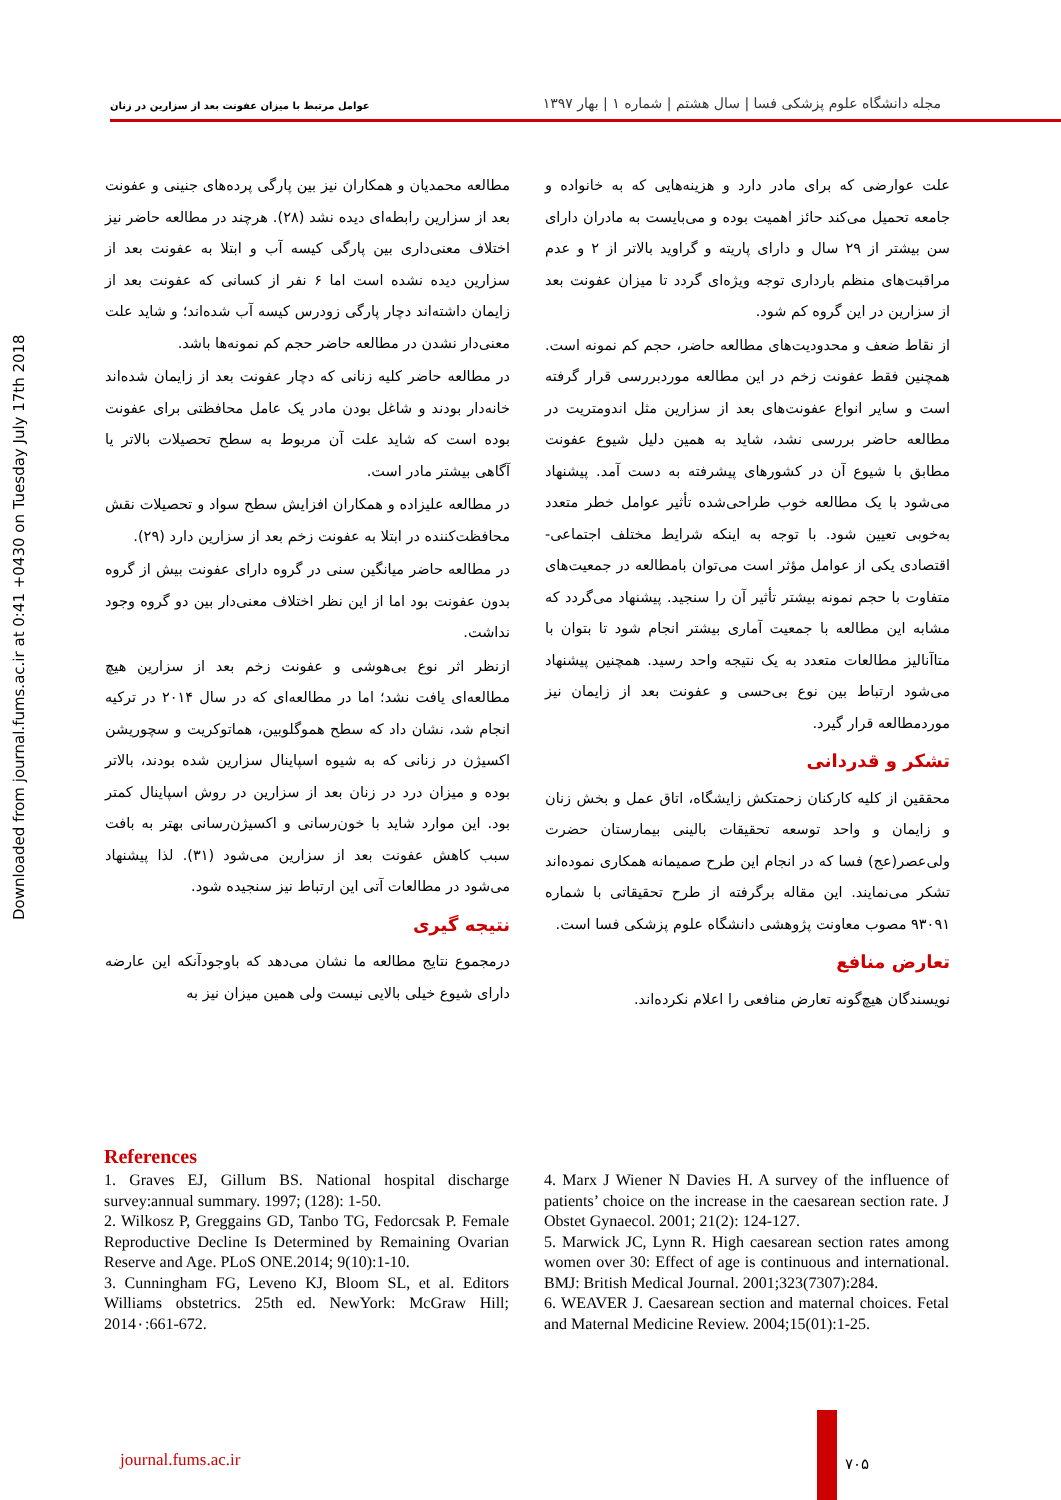عوامل مرتبط با میزان عفونت بعد از سزارین در زنان
مجله دانشگاه علوم پزشکی فسا | سال هشتم | شماره ۱ | بهار ۱۳۹۷
Downloaded from journal.fums.ac.ir at 0:41 +0430 on Tuesday July 17th 2018
مطالعه محمدیان و همکاران نیز بین پارگی پرده‌های جنینی و عفونت بعد از سزارین رابطه‌ای دیده نشد (۲۸). هرچند در مطالعه حاضر نیز اختلاف معنی‌داری بین پارگی کیسه آب و ابتلا به عفونت بعد از سزارین دیده نشده است اما ۶ نفر از کسانی که عفونت بعد از زایمان داشته‌اند دچار پارگی زودرس کیسه آب شده‌اند؛ و شاید علت معنی‌دار نشدن در مطالعه حاضر حجم کم نمونه‌ها باشد.
در مطالعه حاضر کلیه زنانی که دچار عفونت بعد از زایمان شده‌اند خانه‌دار بودند و شاغل بودن مادر یک عامل محافظتی برای عفونت بوده است که شاید علت آن مربوط به سطح تحصیلات بالاتر یا آگاهی بیشتر مادر است.
در مطالعه علیزاده و همکاران افزایش سطح سواد و تحصیلات نقش محافظت‌کننده در ابتلا به عفونت زخم بعد از سزارین دارد (۲۹).
در مطالعه حاضر میانگین سنی در گروه دارای عفونت بیش از گروه بدون عفونت بود اما از این نظر اختلاف معنی‌دار بین دو گروه وجود نداشت.
ازنظر اثر نوع بی‌هوشی و عفونت زخم بعد از سزارین هیچ مطالعه‌ای یافت نشد؛ اما در مطالعه‌ای که در سال ۲۰۱۴ در ترکیه انجام شد، نشان داد که سطح هموگلوبین، هماتوکریت و سچوریشن اکسیژن در زنانی که به شیوه اسپاینال سزارین شده بودند، بالاتر بوده و میزان درد در زنان بعد از سزارین در روش اسپاینال کمتر بود. این موارد شاید با خون‌رسانی و اکسیژن‌رسانی بهتر به بافت سبب کاهش عفونت بعد از سزارین می‌شود (۳۱). لذا پیشنهاد می‌شود در مطالعات آتی این ارتباط نیز سنجیده شود.
نتیجه گیری
درمجموع نتایج مطالعه ما نشان می‌دهد که باوجودآنکه این عارضه دارای شیوع خیلی بالایی نیست ولی همین میزان نیز به
علت عوارضی که برای مادر دارد و هزینه‌هایی که به خانواده و جامعه تحمیل می‌کند حائز اهمیت بوده و می‌بایست به مادران دارای سن بیشتر از ۲۹ سال و دارای پاریته و گراوید بالاتر از ۲ و عدم مراقبت‌های منظم بارداری توجه ویژه‌ای گردد تا میزان عفونت بعد از سزارین در این گروه کم شود.
از نقاط ضعف و محدودیت‌های مطالعه حاضر، حجم کم نمونه است. همچنین فقط عفونت زخم در این مطالعه موردبررسی قرار گرفته است و سایر انواع عفونت‌های بعد از سزارین مثل اندومتریت در مطالعه حاضر بررسی نشد، شاید به همین دلیل شیوع عفونت مطابق با شیوع آن در کشورهای پیشرفته به دست آمد. پیشنهاد می‌شود با یک مطالعه خوب طراحی‌شده تأثیر عوامل خطر متعدد به‌خوبی تعیین شود. با توجه به اینکه شرایط مختلف اجتماعی-اقتصادی یکی از عوامل مؤثر است می‌توان بامطالعه در جمعیت‌های متفاوت با حجم نمونه بیشتر تأثیر آن را سنجید. پیشنهاد می‌گردد که مشابه این مطالعه با جمعیت آماری بیشتر انجام شود تا بتوان با متاآنالیز مطالعات متعدد به یک نتیجه واحد رسید. همچنین پیشنهاد می‌شود ارتباط بین نوع بی‌حسی و عفونت بعد از زایمان نیز موردمطالعه قرار گیرد.
تشکر و قدردانی
محققین از کلیه کارکنان زحمتکش زایشگاه، اتاق عمل و بخش زنان و زایمان و واحد توسعه تحقیقات بالینی بیمارستان حضرت ولی‌عصر(عج) فسا که در انجام این طرح صمیمانه همکاری نموده‌اند تشکر می‌نمایند. این مقاله برگرفته از طرح تحقیقاتی با شماره ۹۳۰۹۱ مصوب معاونت پژوهشی دانشگاه علوم پزشکی فسا است.
تعارض منافع
نویسندگان هیچ‌گونه تعارض منافعی را اعلام نکرده‌اند.
References
1. Graves EJ, Gillum BS. National hospital discharge survey:annual summary. 1997; (128): 1-50.
2. Wilkosz P, Greggains GD, Tanbo TG, Fedorcsak P. Female Reproductive Decline Is Determined by Remaining Ovarian Reserve and Age. PLoS ONE.2014; 9(10):1-10.
3. Cunningham FG, Leveno KJ, Bloom SL, et al. Editors Williams obstetrics. 25th ed. NewYork: McGraw Hill; 2014٠:661-672.
4. Marx J Wiener N Davies H. A survey of the influence of patients’ choice on the increase in the caesarean section rate. J Obstet Gynaecol. 2001; 21(2): 124-127.
5. Marwick JC, Lynn R. High caesarean section rates among women over 30: Effect of age is continuous and international. BMJ: British Medical Journal. 2001;323(7307):284.
6. WEAVER J. Caesarean section and maternal choices. Fetal and Maternal Medicine Review. 2004;15(01):1-25.
journal.fums.ac.ir ۷۰۵